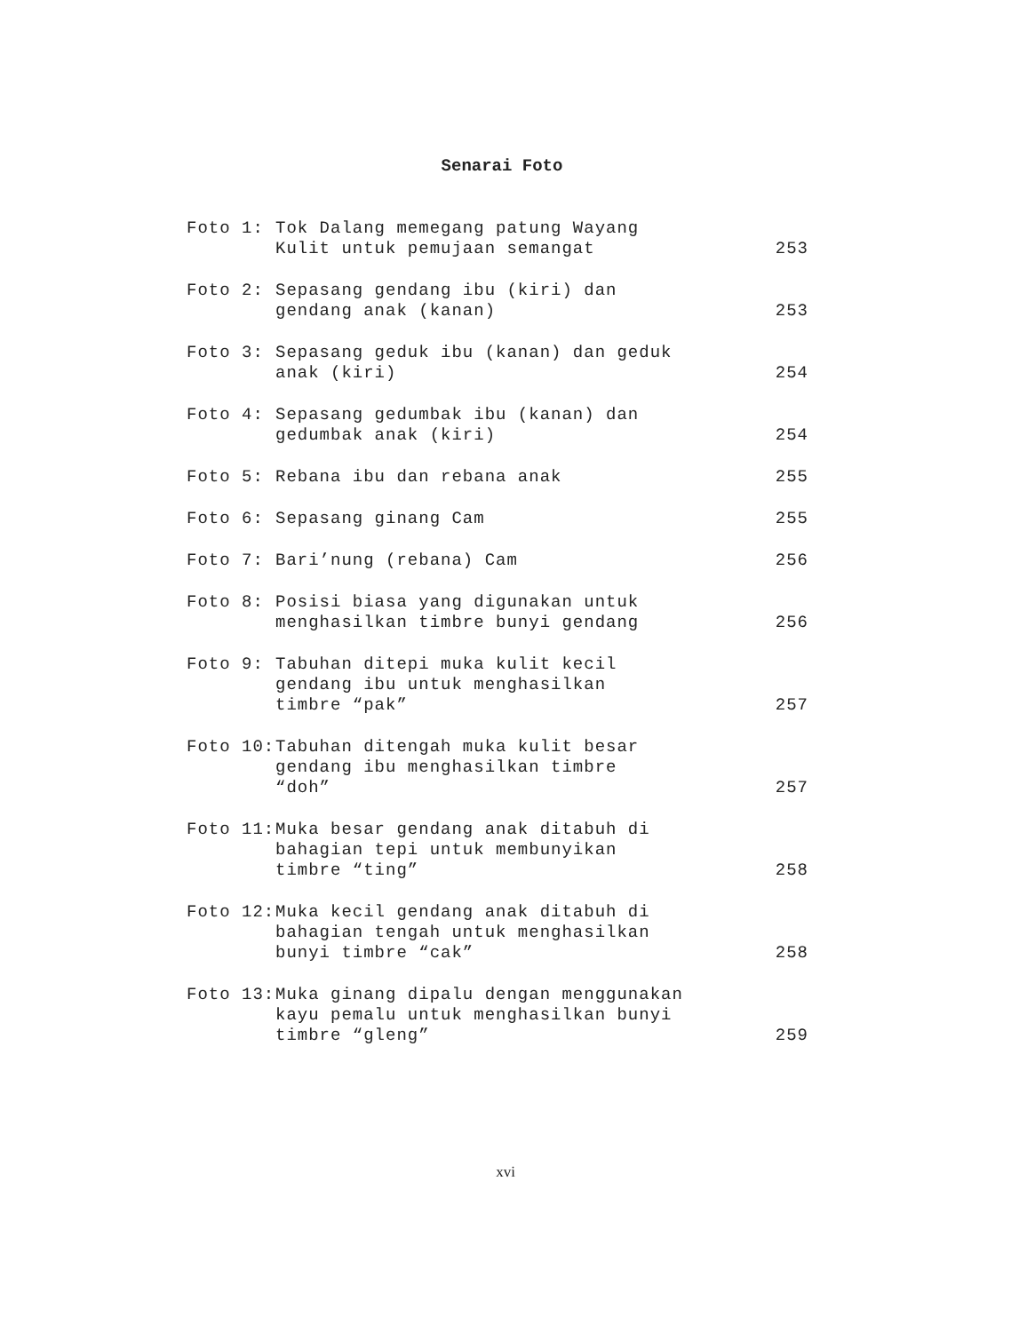Senarai Foto
| Foto 1: | Tok Dalang memegang patung Wayang Kulit untuk pemujaan semangat | 253 |
| Foto 2: | Sepasang gendang ibu (kiri) dan gendang anak (kanan) | 253 |
| Foto 3: | Sepasang geduk ibu (kanan) dan geduk anak (kiri) | 254 |
| Foto 4: | Sepasang gedumbak ibu (kanan) dan gedumbak anak (kiri) | 254 |
| Foto 5: | Rebana ibu dan rebana anak | 255 |
| Foto 6: | Sepasang ginang Cam | 255 |
| Foto 7: | Bari’nung (rebana) Cam | 256 |
| Foto 8: | Posisi biasa yang digunakan untuk menghasilkan timbre bunyi gendang | 256 |
| Foto 9: | Tabuhan ditepi muka kulit kecil gendang ibu untuk menghasilkan timbre “pak” | 257 |
| Foto 10: | Tabuhan ditengah muka kulit besar gendang ibu menghasilkan timbre “doh” | 257 |
| Foto 11: | Muka besar gendang anak ditabuh di bahagian tepi untuk membunyikan timbre “ting” | 258 |
| Foto 12: | Muka kecil gendang anak ditabuh di bahagian tengah untuk menghasilkan bunyi timbre “cak” | 258 |
| Foto 13: | Muka ginang dipalu dengan menggunakan kayu pemalu untuk menghasilkan bunyi timbre “gleng” | 259 |
xvi